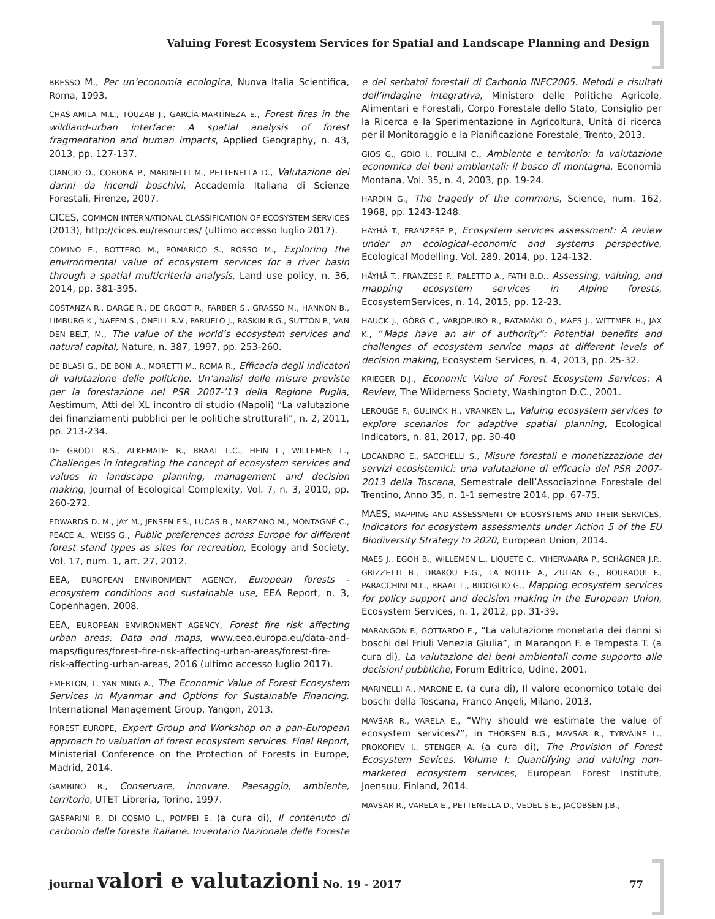Valuing Forest Ecosystem Services for Spatial and Landscape Planning and Design
BRESSO M., Per un’economia ecologica, Nuova Italia Scientifica, Roma, 1993.
CHAS-AMILA M.L., TOUZAB J., GARCÍA-MARTÍNEZA E., Forest fires in the wildland-urban interface: A spatial analysis of forest fragmentation and human impacts, Applied Geography, n. 43, 2013, pp. 127-137.
CIANCIO O., CORONA P., MARINELLI M., PETTENELLA D., Valutazione dei danni da incendi boschivi, Accademia Italiana di Scienze Forestali, Firenze, 2007.
CICES, COMMON INTERNATIONAL CLASSIFICATION OF ECOSYSTEM SERVICES (2013), http://cices.eu/resources/ (ultimo accesso luglio 2017).
COMINO E., BOTTERO M., POMARICO S., ROSSO M., Exploring the environmental value of ecosystem services for a river basin through a spatial multicriteria analysis, Land use policy, n. 36, 2014, pp. 381-395.
COSTANZA R., DARGE R., DE GROOT R., FARBER S., GRASSO M., HANNON B., LIMBURG K., NAEEM S., ONEILL R.V., PARUELO J., RASKIN R.G., SUTTON P., VAN DEN BELT, M., The value of the world’s ecosystem services and natural capital, Nature, n. 387, 1997, pp. 253-260.
DE BLASI G., DE BONI A., MORETTI M., ROMA R., Efficacia degli indicatori di valutazione delle politiche. Un’analisi delle misure previste per la forestazione nel PSR 2007-’13 della Regione Puglia, Aestimum, Atti del XL incontro di studio (Napoli) “La valutazione dei finanziamenti pubblici per le politiche strutturali”, n. 2, 2011, pp. 213-234.
DE GROOT R.S., ALKEMADE R., BRAAT L.C., HEIN L., WILLEMEN L., Challenges in integrating the concept of ecosystem services and values in landscape planning, management and decision making, Journal of Ecological Complexity, Vol. 7, n. 3, 2010, pp. 260-272.
EDWARDS D. M., JAY M., JENSEN F.S., LUCAS B., MARZANO M., MONTAGNÉ C., PEACE A., WEISS G., Public preferences across Europe for different forest stand types as sites for recreation, Ecology and Society, Vol. 17, num. 1, art. 27, 2012.
EEA, EUROPEAN ENVIRONMENT AGENCY, European forests - ecosystem conditions and sustainable use, EEA Report, n. 3, Copenhagen, 2008.
EEA, EUROPEAN ENVIRONMENT AGENCY, Forest fire risk affecting urban areas, Data and maps, www.eea.europa.eu/data-and-maps/figures/forest-fire-risk-affecting-urban-areas/forest-fire-risk-affecting-urban-areas, 2016 (ultimo accesso luglio 2017).
EMERTON, L. YAN MING A., The Economic Value of Forest Ecosystem Services in Myanmar and Options for Sustainable Financing. International Management Group, Yangon, 2013.
FOREST EUROPE, Expert Group and Workshop on a pan-European approach to valuation of forest ecosystem services. Final Report, Ministerial Conference on the Protection of Forests in Europe, Madrid, 2014.
GAMBINO R., Conservare, innovare. Paesaggio, ambiente, territorio, UTET Libreria, Torino, 1997.
GASPARINI P., DI COSMO L., POMPEI E. (a cura di), Il contenuto di carbonio delle foreste italiane. Inventario Nazionale delle Foreste e dei serbatoi forestali di Carbonio INFC2005. Metodi e risultati dell’indagine integrativa, Ministero delle Politiche Agricole, Alimentari e Forestali, Corpo Forestale dello Stato, Consiglio per la Ricerca e la Sperimentazione in Agricoltura, Unità di ricerca per il Monitoraggio e la Pianificazione Forestale, Trento, 2013.
GIOS G., GOIO I., POLLINI C., Ambiente e territorio: la valutazione economica dei beni ambientali: il bosco di montagna, Economia Montana, Vol. 35, n. 4, 2003, pp. 19-24.
HARDIN G., The tragedy of the commons, Science, num. 162, 1968, pp. 1243-1248.
HÄYHÄ T., FRANZESE P., Ecosystem services assessment: A review under an ecological-economic and systems perspective, Ecological Modelling, Vol. 289, 2014, pp. 124-132.
HÄYHÄ T., FRANZESE P., PALETTO A., FATH B.D., Assessing, valuing, and mapping ecosystem services in Alpine forests, EcosystemServices, n. 14, 2015, pp. 12-23.
HAUCK J., GÖRG C., VARJOPURO R., RATAMÄKI O., MAES J., WITTMER H., JAX K., “Maps have an air of authority”: Potential benefits and challenges of ecosystem service maps at different levels of decision making, Ecosystem Services, n. 4, 2013, pp. 25-32.
KRIEGER D.J., Economic Value of Forest Ecosystem Services: A Review, The Wilderness Society, Washington D.C., 2001.
LEROUGE F., GULINCK H., VRANKEN L., Valuing ecosystem services to explore scenarios for adaptive spatial planning, Ecological Indicators, n. 81, 2017, pp. 30-40
LOCANDRO E., SACCHELLI S., Misure forestali e monetizzazione dei servizi ecosistemici: una valutazione di efficacia del PSR 2007-2013 della Toscana, Semestrale dell’Associazione Forestale del Trentino, Anno 35, n. 1-1 semestre 2014, pp. 67-75.
MAES, MAPPING AND ASSESSMENT OF ECOSYSTEMS AND THEIR SERVICES, Indicators for ecosystem assessments under Action 5 of the EU Biodiversity Strategy to 2020, European Union, 2014.
MAES J., EGOH B., WILLEMEN L., LIQUETE C., VIHERVAARA P., SCHÄGNER J.P., GRIZZETTI B., DRAKOU E.G., LA NOTTE A., ZULIAN G., BOURAOUI F., PARACCHINI M.L., BRAAT L., BIDOGLIO G., Mapping ecosystem services for policy support and decision making in the European Union, Ecosystem Services, n. 1, 2012, pp. 31-39.
MARANGON F., GOTTARDO E., “La valutazione monetaria dei danni si boschi del Friuli Venezia Giulia”, in Marangon F. e Tempesta T. (a cura di), La valutazione dei beni ambientali come supporto alle decisioni pubbliche, Forum Editrice, Udine, 2001.
MARINELLI A., MARONE E. (a cura di), Il valore economico totale dei boschi della Toscana, Franco Angeli, Milano, 2013.
MAVSAR R., VARELA E., “Why should we estimate the value of ecosystem services?”, in THORSEN B.G., MAVSAR R., TYRVÄINE L., PROKOFIEV I., STENGER A. (a cura di), The Provision of Forest Ecosystem Sevices. Volume I: Quantifying and valuing non-marketed ecosystem services, European Forest Institute, Joensuu, Finland, 2014.
MAVSAR R., VARELA E., PETTENELLA D., VEDEL S.E., JACOBSEN J.B.,
journal valori e valutazioni No. 19 - 2017 77